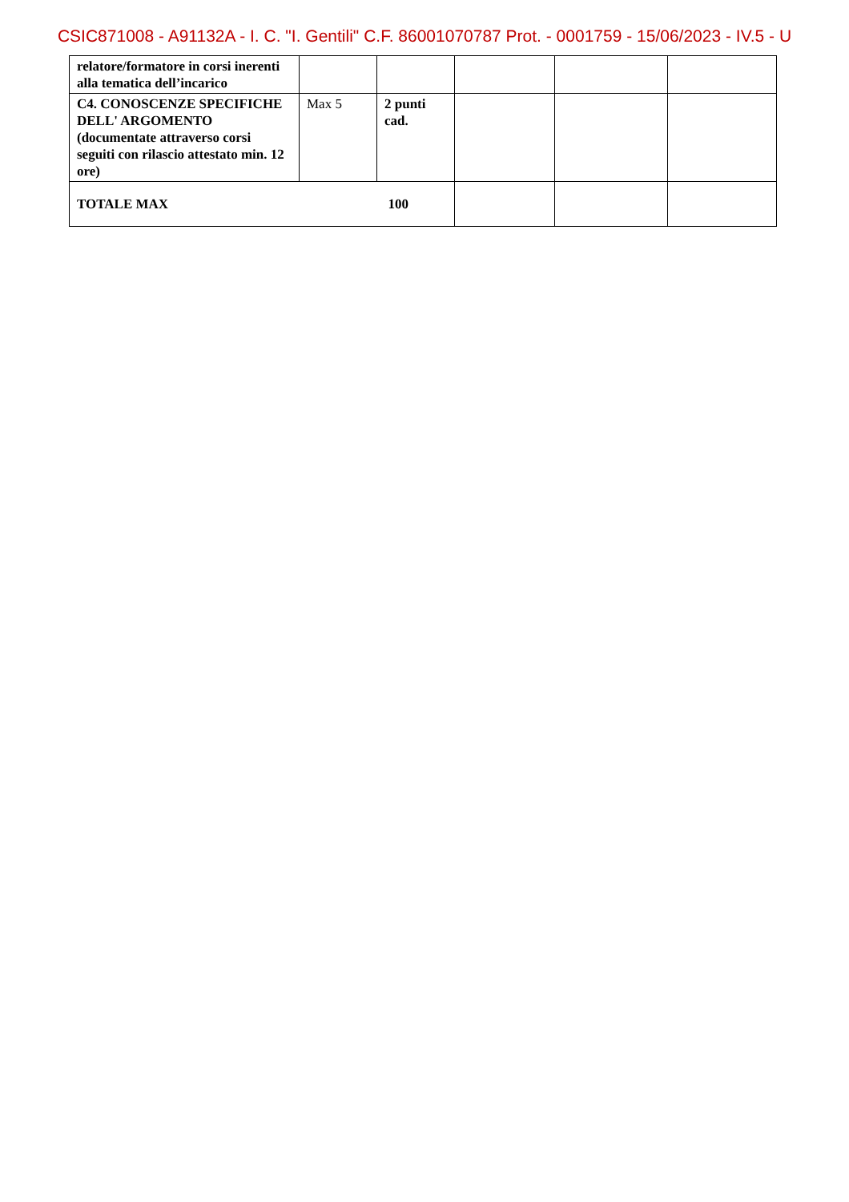CSIC871008 - A91132A - I. C. "I. Gentili" C.F. 86001070787 Prot. - 0001759 - 15/06/2023 - IV.5 - U
| relatore/formatore in corsi inerenti alla tematica dell’incarico | | | | | |
| C4. CONOSCENZE SPECIFICHE DELL' ARGOMENTO (documentate attraverso corsi seguiti con rilascio attestato min. 12 ore) | Max 5 | 2 punti cad. | | | |
| TOTALE MAX 100 | | | | | |